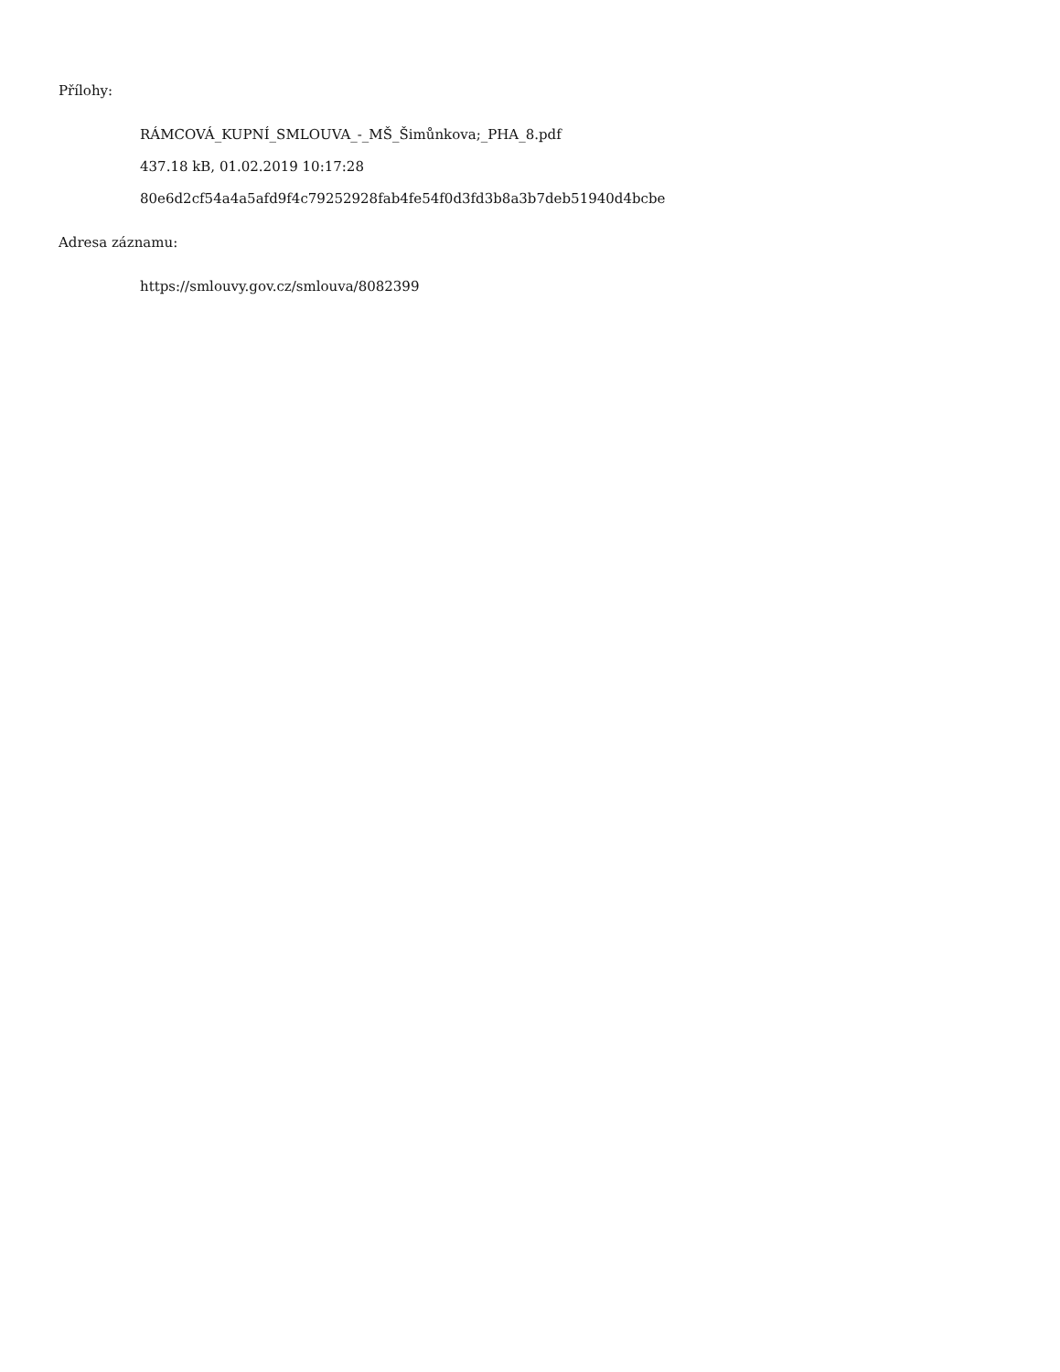Přílohy:
RÁMCOVÁ_KUPNÍ_SMLOUVA_-_MŠ_Šimůnkova;_PHA_8.pdf
437.18 kB, 01.02.2019 10:17:28
80e6d2cf54a4a5afd9f4c79252928fab4fe54f0d3fd3b8a3b7deb51940d4bcbe
Adresa záznamu:
https://smlouvy.gov.cz/smlouva/8082399